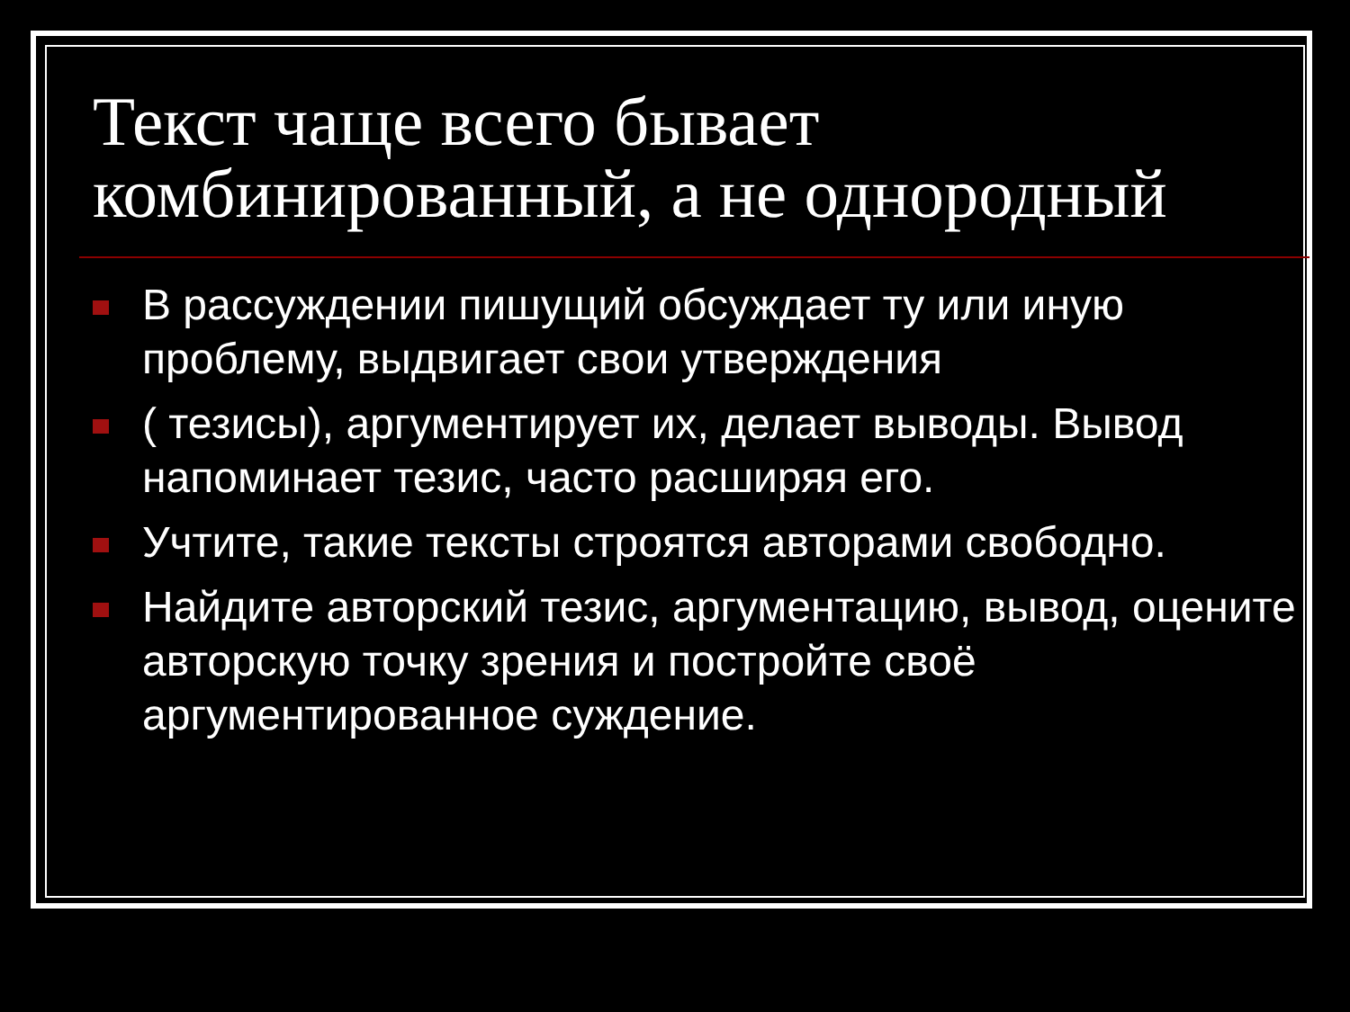Текст чаще всего бывает комбинированный, а не однородный
В рассуждении пишущий обсуждает ту или иную проблему, выдвигает свои утверждения
( тезисы), аргументирует их, делает выводы. Вывод напоминает тезис, часто расширяя его.
Учтите, такие тексты строятся авторами свободно.
Найдите авторский тезис, аргументацию, вывод, оцените авторскую точку зрения и постройте своё аргументированное суждение.